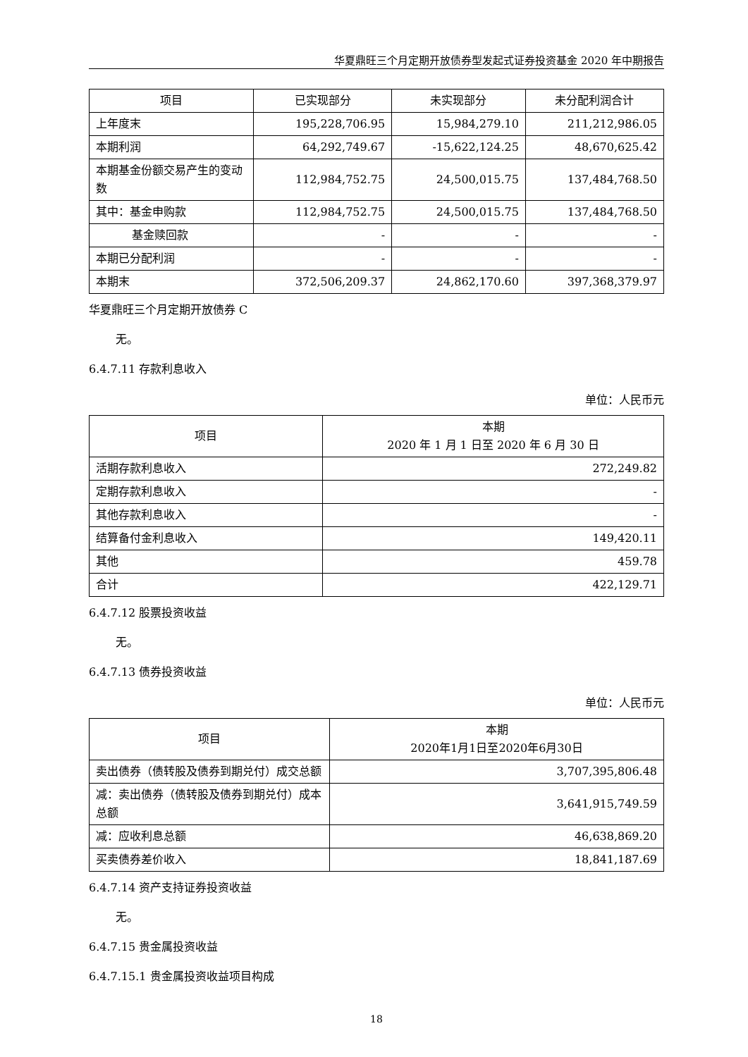华夏鼎旺三个月定期开放债券型发起式证券投资基金 2020 年中期报告
| 项目 | 已实现部分 | 未实现部分 | 未分配利润合计 |
| --- | --- | --- | --- |
| 上年度末 | 195,228,706.95 | 15,984,279.10 | 211,212,986.05 |
| 本期利润 | 64,292,749.67 | -15,622,124.25 | 48,670,625.42 |
| 本期基金份额交易产生的变动数 | 112,984,752.75 | 24,500,015.75 | 137,484,768.50 |
| 其中：基金申购款 | 112,984,752.75 | 24,500,015.75 | 137,484,768.50 |
| 基金赎回款 | - | - | - |
| 本期已分配利润 | - | - | - |
| 本期末 | 372,506,209.37 | 24,862,170.60 | 397,368,379.97 |
华夏鼎旺三个月定期开放债券 C
无。
6.4.7.11 存款利息收入
单位：人民币元
| 项目 | 本期 2020 年 1 月 1 日至 2020 年 6 月 30 日 |
| --- | --- |
| 活期存款利息收入 | 272,249.82 |
| 定期存款利息收入 | - |
| 其他存款利息收入 | - |
| 结算备付金利息收入 | 149,420.11 |
| 其他 | 459.78 |
| 合计 | 422,129.71 |
6.4.7.12 股票投资收益
无。
6.4.7.13 债券投资收益
单位：人民币元
| 项目 | 本期 2020年1月1日至2020年6月30日 |
| --- | --- |
| 卖出债券（债转股及债券到期兑付）成交总额 | 3,707,395,806.48 |
| 减：卖出债券（债转股及债券到期兑付）成本总额 | 3,641,915,749.59 |
| 减：应收利息总额 | 46,638,869.20 |
| 买卖债券差价收入 | 18,841,187.69 |
6.4.7.14 资产支持证券投资收益
无。
6.4.7.15 贵金属投资收益
6.4.7.15.1 贵金属投资收益项目构成
18